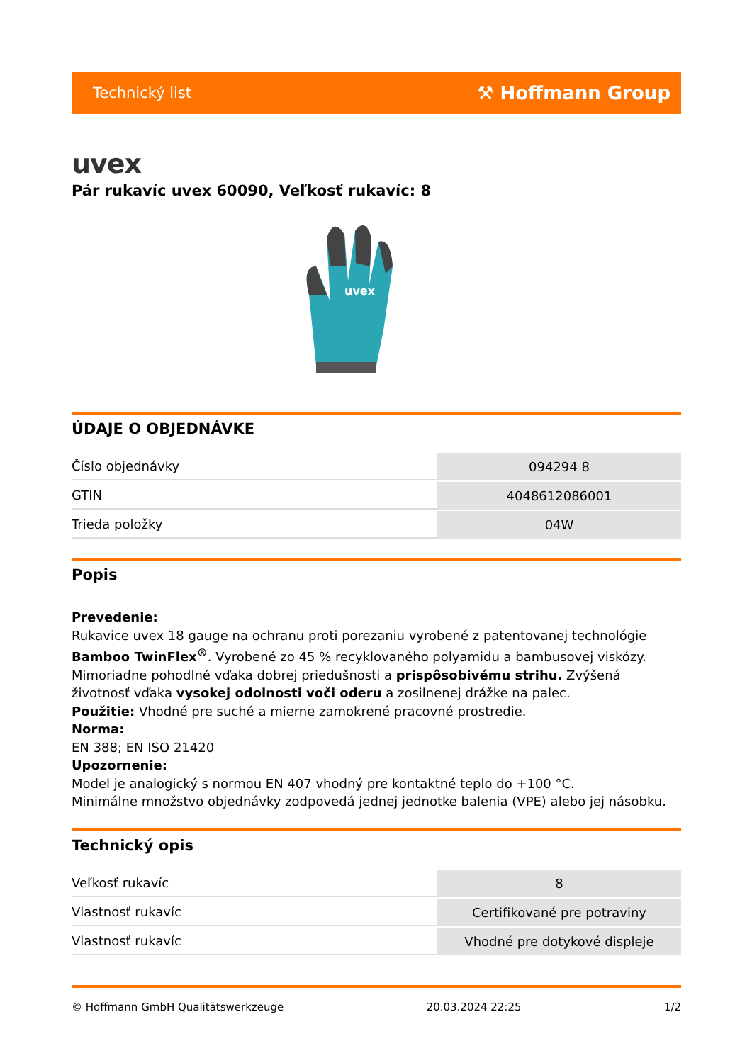Technický list ⚒ Hoffmann Group
uvex
Pár rukavíc uvex 60090, Veľkosť rukavíc: 8
uvex
ÚDAJE O OBJEDNÁVKE
| Číslo objednávky | 094294 8 |
| GTIN | 4048612086001 |
| Trieda položky | 04W |
Popis
Prevedenie:
Rukavice uvex 18 gauge na ochranu proti porezaniu vyrobené z patentovanej technológie Bamboo TwinFlex<sup>®</sup>. Vyrobené zo 45 % recyklovaného polyamidu a bambusovej viskózy. Mimoriadne pohodlné vďaka dobrej priedušnosti a prispôsobivému strihu. Zvýšená životnosť vďaka vysokej odolnosti voči oderu a zosilnenej drážke na palec.
Použitie: Vhodné pre suché a mierne zamokrené pracovné prostredie.
Norma:
EN 388; EN ISO 21420
Upozornenie:
Model je analogický s normou EN 407 vhodný pre kontaktné teplo do +100 °C.
Minimálne množstvo objednávky zodpovedá jednej jednotke balenia (VPE) alebo jej násobku.
Technický opis
| Veľkosť rukavíc | 8 |
| Vlastnosť rukavíc | Certifikované pre potraviny |
| Vlastnosť rukavíc | Vhodné pre dotykové displeje |
© Hoffmann GmbH Qualitätswerkzeuge 20.03.2024 22:25 1/2